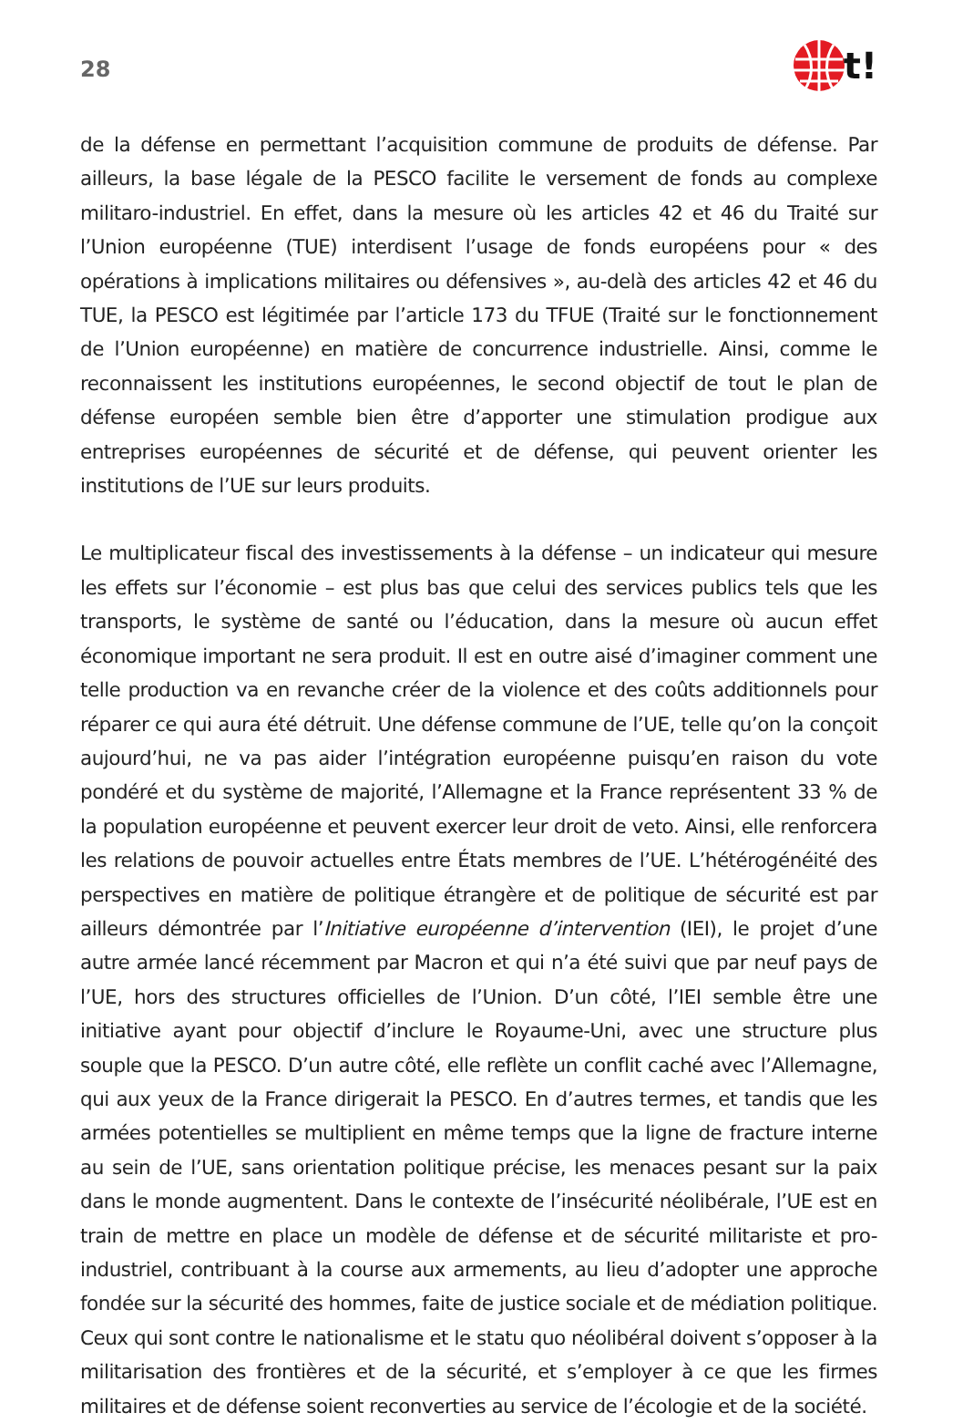28
t!
de la défense en permettant l’acquisition commune de produits de défense. Par ailleurs, la base légale de la PESCO facilite le versement de fonds au complexe militaro-industriel. En effet, dans la mesure où les articles 42 et 46 du Traité sur l’Union européenne (TUE) interdisent l’usage de fonds européens pour « des opérations à implications militaires ou défensives », au-delà des articles 42 et 46 du TUE, la PESCO est légitimée par l’article 173 du TFUE (Traité sur le fonctionnement de l’Union européenne) en matière de concurrence industrielle. Ainsi, comme le reconnaissent les institutions européennes, le second objectif de tout le plan de défense européen semble bien être d’apporter une stimulation prodigue aux entreprises européennes de sécurité et de défense, qui peuvent orienter les institutions de l’UE sur leurs produits.
Le multiplicateur fiscal des investissements à la défense – un indicateur qui mesure les effets sur l’économie – est plus bas que celui des services publics tels que les transports, le système de santé ou l’éducation, dans la mesure où aucun effet économique important ne sera produit. Il est en outre aisé d’imaginer comment une telle production va en revanche créer de la violence et des coûts additionnels pour réparer ce qui aura été détruit. Une défense commune de l’UE, telle qu’on la conçoit aujourd’hui, ne va pas aider l’intégration européenne puisqu’en raison du vote pondéré et du système de majorité, l’Allemagne et la France représentent 33 % de la population européenne et peuvent exercer leur droit de veto. Ainsi, elle renforcera les relations de pouvoir actuelles entre États membres de l’UE. L’hétérogénéité des perspectives en matière de politique étrangère et de politique de sécurité est par ailleurs démontrée par l’Initiative européenne d’intervention (IEI), le projet d’une autre armée lancé récemment par Macron et qui n’a été suivi que par neuf pays de l’UE, hors des structures officielles de l’Union. D’un côté, l’IEI semble être une initiative ayant pour objectif d’inclure le Royaume-Uni, avec une structure plus souple que la PESCO. D’un autre côté, elle reflète un conflit caché avec l’Allemagne, qui aux yeux de la France dirigerait la PESCO. En d’autres termes, et tandis que les armées potentielles se multiplient en même temps que la ligne de fracture interne au sein de l’UE, sans orientation politique précise, les menaces pesant sur la paix dans le monde augmentent. Dans le contexte de l’insécurité néolibérale, l’UE est en train de mettre en place un modèle de défense et de sécurité militariste et pro-industriel, contribuant à la course aux armements, au lieu d’adopter une approche fondée sur la sécurité des hommes, faite de justice sociale et de médiation politique. Ceux qui sont contre le nationalisme et le statu quo néolibéral doivent s’opposer à la militarisation des frontières et de la sécurité, et s’employer à ce que les firmes militaires et de défense soient reconverties au service de l’écologie et de la société.